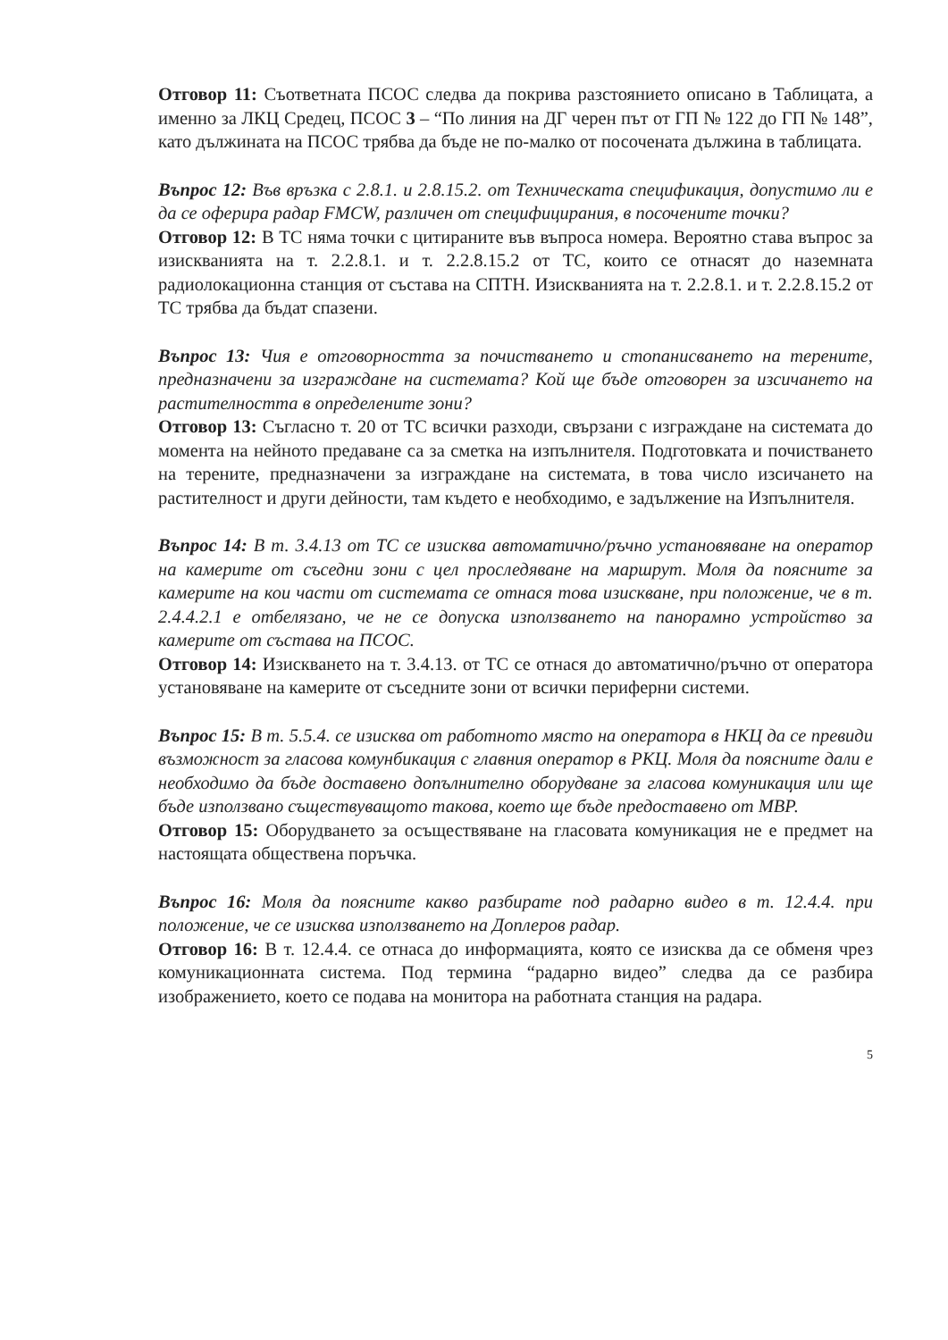Отговор 11: Съответната ПСОС следва да покрива разстоянието описано в Таблицата, а именно за ЛКЦ Средец, ПСОС 3 – “По линия на ДГ черен път от ГП № 122 до ГП № 148”, като дължината на ПСОС трябва да бъде не по-малко от посочената дължина в таблицата.
Въпрос 12: Във връзка с 2.8.1. и 2.8.15.2. от Техническата спецификация, допустимо ли е да се оферира радар FMCW, различен от специфицирания, в посочените точки?
Отговор 12: В ТС няма точки с цитираните във въпроса номера. Вероятно става въпрос за изискванията на т. 2.2.8.1. и т. 2.2.8.15.2 от ТС, които се отнасят до наземната радиолокационна станция от състава на СПТН. Изискванията на т. 2.2.8.1. и т. 2.2.8.15.2 от ТС трябва да бъдат спазени.
Въпрос 13: Чия е отговорността за почистването и стопанисването на терените, предназначени за изграждане на системата? Кой ще бъде отговорен за изсичането на растителността в определените зони?
Отговор 13: Съгласно т. 20 от ТС всички разходи, свързани с изграждане на системата до момента на нейното предаване са за сметка на изпълнителя. Подготовката и почистването на терените, предназначени за изграждане на системата, в това число изсичането на растителност и други дейности, там където е необходимо, е задължение на Изпълнителя.
Въпрос 14: В т. 3.4.13 от ТС се изисква автоматично/ръчно установяване на оператор на камерите от съседни зони с цел проследяване на маршрут. Моля да поясните за камерите на кои части от системата се отнася това изискване, при положение, че в т. 2.4.4.2.1 е отбелязано, че не се допуска използването на панорамно устройство за камерите от състава на ПСОС.
Отговор 14: Изискването на т. 3.4.13. от ТС се отнася до автоматично/ръчно от оператора установяване на камерите от съседните зони от всички периферни системи.
Въпрос 15: В т. 5.5.4. се изисква от работното място на оператора в НКЦ да се превиди възможност за гласова комунбикация с главния оператор в РКЦ. Моля да поясните дали е необходимо да бъде доставено допълнително оборудване за гласова комуникация или ще бъде използвано съществуващото такова, което ще бъде предоставено от МВР.
Отговор 15: Оборудването за осъществяване на гласовата комуникация не е предмет на настоящата обществена поръчка.
Въпрос 16: Моля да поясните какво разбирате под радарно видео в т. 12.4.4. при положение, че се изисква използването на Доплеров радар.
Отговор 16: В т. 12.4.4. се отнаса до информацията, която се изисква да се обменя чрез комуникационната система. Под термина “радарно видео” следва да се разбира изображението, което се подава на монитора на работната станция на радара.
5